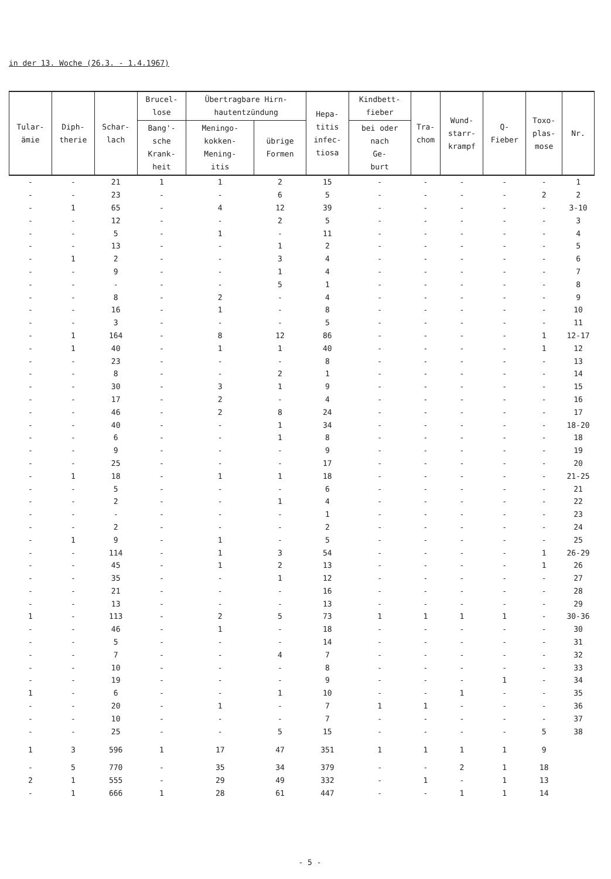in der 13. Woche (26.3. - 1.4.1967)
| Tular- ämie | Diph- therie | Schar- lach | Brucel- lose | Übertragbare Hirn- hautentzündung | | Hepa- titis infec- tiosa | Kindbett- fieber | Tra- chom | Wund- starr- krampf | Q- Fieber | Toxo- plas- mose | Nr. |
| --- | --- | --- | --- | --- | --- | --- | --- | --- | --- | --- | --- | --- |
| | | | Bang'- sche Krank- heit | Meningo- kokken- Mening- itis | übrige Formen | | bei oder nach Ge- burt | | | | | |
| - | - | 21 | 1 | 1 | 2 | 15 | - | - | - | - | - | 1 |
| - | - | 23 | - | - | 6 | 5 | - | - | - | - | 2 | 2 |
| - | 1 | 65 | - | 4 | 12 | 39 | - | - | - | - | - | 3-10 |
| - | - | 12 | - | - | 2 | 5 | - | - | - | - | - | 3 |
| - | - | 5 | - | 1 | - | 11 | - | - | - | - | - | 4 |
| - | - | 13 | - | - | 1 | 2 | - | - | - | - | - | 5 |
| - | 1 | 2 | - | - | 3 | 4 | - | - | - | - | - | 6 |
| - | - | 9 | - | - | 1 | 4 | - | - | - | - | - | 7 |
| - | - | - | - | - | 5 | 1 | - | - | - | - | - | 8 |
| - | - | 8 | - | 2 | - | 4 | - | - | - | - | - | 9 |
| - | - | 16 | - | 1 | - | 8 | - | - | - | - | - | 10 |
| - | - | 3 | - | - | - | 5 | - | - | - | - | - | 11 |
| - | 1 | 164 | - | 8 | 12 | 86 | - | - | - | - | 1 | 12-17 |
| - | 1 | 40 | - | 1 | 1 | 40 | - | - | - | - | 1 | 12 |
| - | - | 23 | - | - | - | 8 | - | - | - | - | - | 13 |
| - | - | 8 | - | - | 2 | 1 | - | - | - | - | - | 14 |
| - | - | 30 | - | 3 | 1 | 9 | - | - | - | - | - | 15 |
| - | - | 17 | - | 2 | - | 4 | - | - | - | - | - | 16 |
| - | - | 46 | - | 2 | 8 | 24 | - | - | - | - | - | 17 |
| - | - | 40 | - | - | 1 | 34 | - | - | - | - | - | 18-20 |
| - | - | 6 | - | - | 1 | 8 | - | - | - | - | - | 18 |
| - | - | 9 | - | - | - | 9 | - | - | - | - | - | 19 |
| - | - | 25 | - | - | - | 17 | - | - | - | - | - | 20 |
| - | 1 | 18 | - | 1 | 1 | 18 | - | - | - | - | - | 21-25 |
| - | - | 5 | - | - | - | 6 | - | - | - | - | - | 21 |
| - | - | 2 | - | - | 1 | 4 | - | - | - | - | - | 22 |
| - | - | - | - | - | - | 1 | - | - | - | - | - | 23 |
| - | - | 2 | - | - | - | 2 | - | - | - | - | - | 24 |
| - | 1 | 9 | - | 1 | - | 5 | - | - | - | - | - | 25 |
| - | - | 114 | - | 1 | 3 | 54 | - | - | - | - | 1 | 26-29 |
| - | - | 45 | - | 1 | 2 | 13 | - | - | - | - | 1 | 26 |
| - | - | 35 | - | - | 1 | 12 | - | - | - | - | - | 27 |
| - | - | 21 | - | - | - | 16 | - | - | - | - | - | 28 |
| - | - | 13 | - | - | - | 13 | - | - | - | - | - | 29 |
| 1 | - | 113 | - | 2 | 5 | 73 | 1 | 1 | 1 | 1 | - | 30-36 |
| - | - | 46 | - | 1 | - | 18 | - | - | - | - | - | 30 |
| - | - | 5 | - | - | - | 14 | - | - | - | - | - | 31 |
| - | - | 7 | - | - | 4 | 7 | - | - | - | - | - | 32 |
| - | - | 10 | - | - | - | 8 | - | - | - | - | - | 33 |
| - | - | 19 | - | - | - | 9 | - | - | - | 1 | - | 34 |
| 1 | - | 6 | - | - | 1 | 10 | - | - | 1 | - | - | 35 |
| - | - | 20 | - | 1 | - | 7 | 1 | 1 | - | - | - | 36 |
| - | - | 10 | - | - | - | 7 | - | - | - | - | - | 37 |
| - | - | 25 | - | - | 5 | 15 | - | - | - | - | 5 | 38 |
| 1 | 3 | 596 | 1 | 17 | 47 | 351 | 1 | 1 | 1 | 1 | 9 | |
| - | 5 | 770 | - | 35 | 34 | 379 | - | - | 2 | 1 | 18 | |
| 2 | 1 | 555 | - | 29 | 49 | 332 | - | 1 | - | 1 | 13 | |
| - | 1 | 666 | 1 | 28 | 61 | 447 | - | - | 1 | 1 | 14 | |
- 5 -